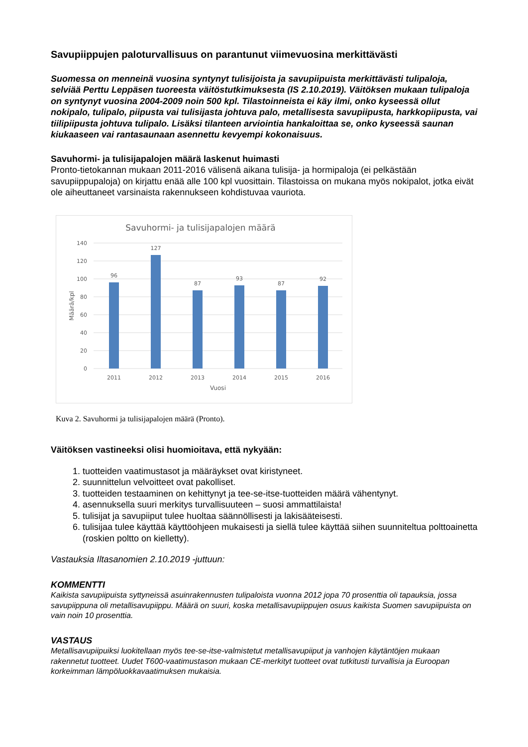Savupiippujen paloturvallisuus on parantunut viimevuosina merkittävästi
Suomessa on menneinä vuosina syntynyt tulisijoista ja savupiipuista merkittävästi tulipaloja, selviää Perttu Leppäsen tuoreesta väitöstutkimuksesta (IS 2.10.2019). Väitöksen mukaan tulipaloja on syntynyt vuosina 2004-2009 noin 500 kpl. Tilastoinneista ei käy ilmi, onko kyseessä ollut nokipalo, tulipalo, piipusta vai tulisijasta johtuva palo, metallisesta savupiipusta, harkkopiipusta, vai tiilipiipusta johtuva tulipalo. Lisäksi tilanteen arviointia hankaloittaa se, onko kyseessä saunan kiukaaseen vai rantasaunaan asennettu kevyempi kokonaisuus.
Savuhormi- ja tulisijapalojen määrä laskenut huimasti
Pronto-tietokannan mukaan 2011-2016 välisenä aikana tulisija- ja hormipaloja (ei pelkästään savupiippupaloja) on kirjattu enää alle 100 kpl vuosittain. Tilastoissa on mukana myös nokipalot, jotka eivät ole aiheuttaneet varsinaista rakennukseen kohdistuvaa vauriota.
Savuhormi- ja tulisijapalojen määrä
140
120
100
80
60
40
20
0
96
127
87
93
87
92
2011
2012
2013
2014
2015
2016
Vuosi
Määrä/kpl
Kuva 2. Savuhormi ja tulisijapalojen määrä (Pronto).
Väitöksen vastineeksi olisi huomioitava, että nykyään:
1. tuotteiden vaatimustasot ja määräykset ovat kiristyneet.
2. suunnittelun velvoitteet ovat pakolliset.
3. tuotteiden testaaminen on kehittynyt ja tee-se-itse-tuotteiden määrä vähentynyt.
4. asennuksella suuri merkitys turvallisuuteen – suosi ammattilaista!
5. tulisijat ja savupiiput tulee huoltaa säännöllisesti ja lakisääteisesti.
6. tulisijaa tulee käyttää käyttöohjeen mukaisesti ja siellä tulee käyttää siihen suunniteltua polttoainetta (roskien poltto on kielletty).
Vastauksia Iltasanomien 2.10.2019 -juttuun:
KOMMENTTI
Kaikista savupiipuista syttyneissä asuinrakennusten tulipaloista vuonna 2012 jopa 70 prosenttia oli tapauksia, jossa savupiippuna oli metallisavupiippu. Määrä on suuri, koska metallisavupiippujen osuus kaikista Suomen savupiipuista on vain noin 10 prosenttia.
VASTAUS
Metallisavupiipuiksi luokitellaan myös tee-se-itse-valmistetut metallisavupiiput ja vanhojen käytäntöjen mukaan rakennetut tuotteet. Uudet T600-vaatimustason mukaan CE-merkityt tuotteet ovat tutkitusti turvallisia ja Euroopan korkeimman lämpöluokkavaatimuksen mukaisia.